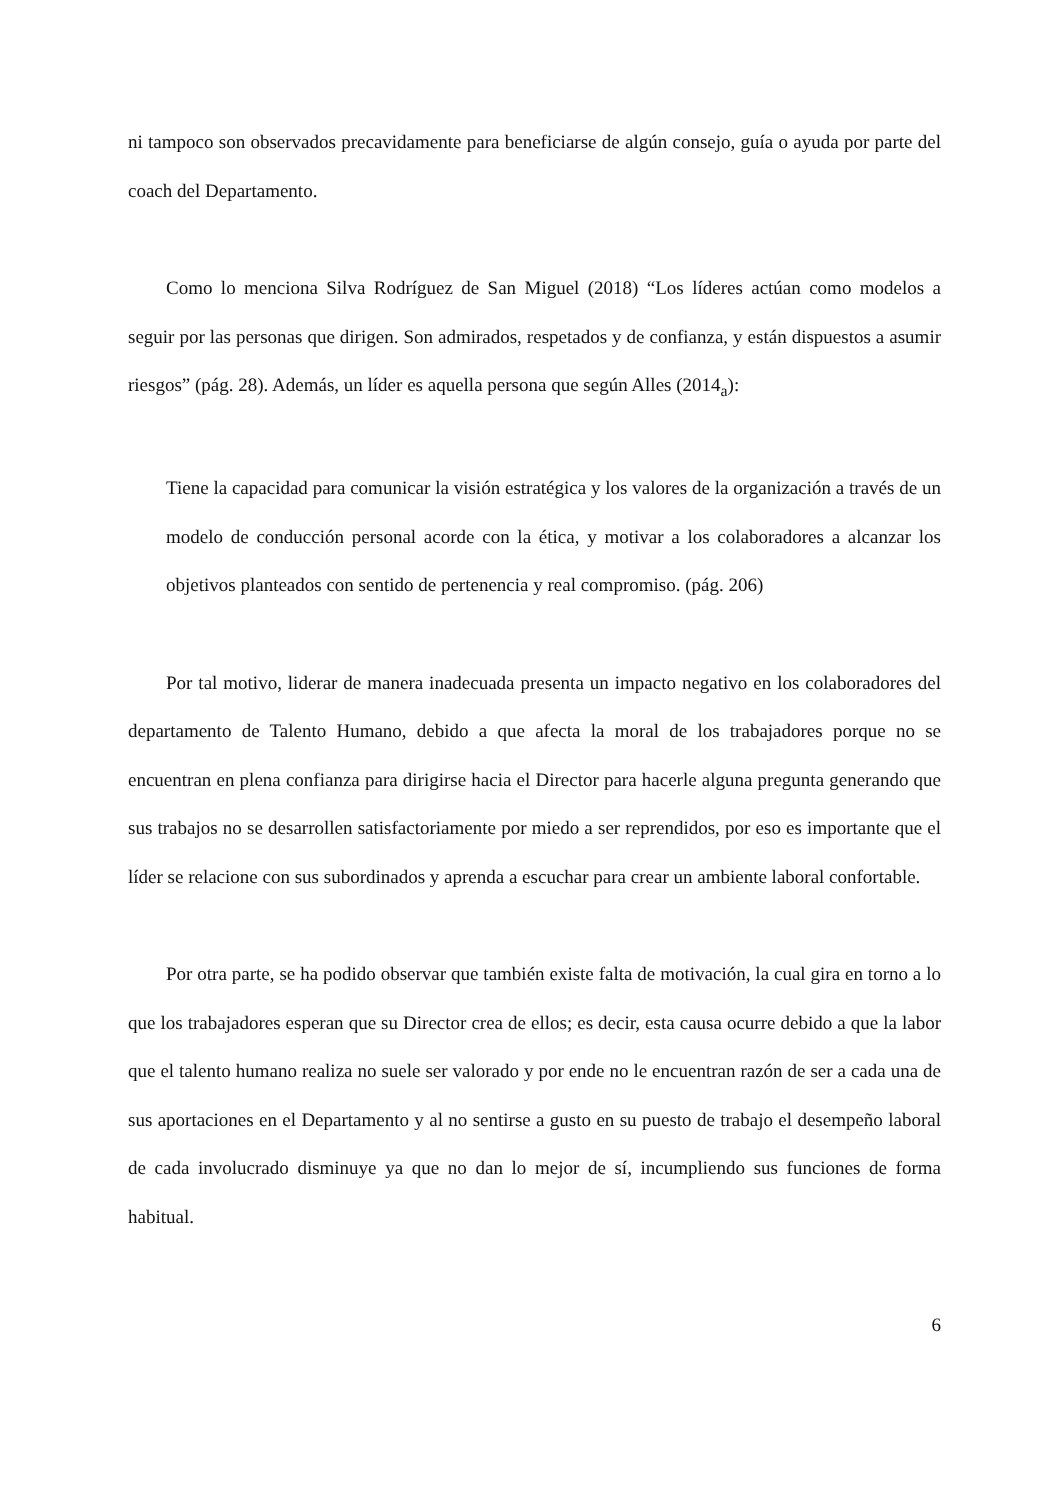ni tampoco son observados precavidamente para beneficiarse de algún consejo, guía o ayuda por parte del coach del Departamento.
Como lo menciona Silva Rodríguez de San Miguel (2018) “Los líderes actúan como modelos a seguir por las personas que dirigen. Son admirados, respetados y de confianza, y están dispuestos a asumir riesgos” (pág. 28). Además, un líder es aquella persona que según Alles (2014<sub>a</sub>):
Tiene la capacidad para comunicar la visión estratégica y los valores de la organización a través de un modelo de conducción personal acorde con la ética, y motivar a los colaboradores a alcanzar los objetivos planteados con sentido de pertenencia y real compromiso. (pág. 206)
Por tal motivo, liderar de manera inadecuada presenta un impacto negativo en los colaboradores del departamento de Talento Humano, debido a que afecta la moral de los trabajadores porque no se encuentran en plena confianza para dirigirse hacia el Director para hacerle alguna pregunta generando que sus trabajos no se desarrollen satisfactoriamente por miedo a ser reprendidos, por eso es importante que el líder se relacione con sus subordinados y aprenda a escuchar para crear un ambiente laboral confortable.
Por otra parte, se ha podido observar que también existe falta de motivación, la cual gira en torno a lo que los trabajadores esperan que su Director crea de ellos; es decir, esta causa ocurre debido a que la labor que el talento humano realiza no suele ser valorado y por ende no le encuentran razón de ser a cada una de sus aportaciones en el Departamento y al no sentirse a gusto en su puesto de trabajo el desempeño laboral de cada involucrado disminuye ya que no dan lo mejor de sí, incumpliendo sus funciones de forma habitual.
6